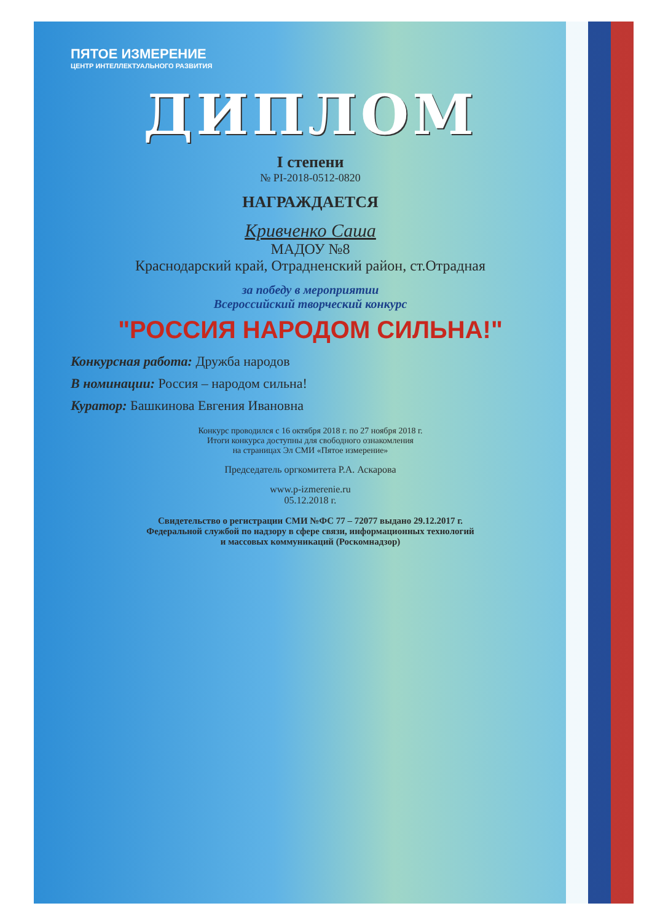ПЯТОЕ ИЗМЕРЕНИЕ
ЦЕНТР ИНТЕЛЛЕКТУАЛЬНОГО РАЗВИТИЯ
ДИПЛОМ
I степени
№ PI-2018-0512-0820
НАГРАЖДАЕТСЯ
Кривченко Саша
МАДОУ №8
Краснодарский край, Отрадненский район, ст.Отрадная
за победу в мероприятии
Всероссийский творческий конкурс
"РОССИЯ НАРОДОМ СИЛЬНА!"
Конкурсная работа: Дружба народов
В номинации: Россия – народом сильна!
Куратор: Башкинова Евгения Ивановна
Конкурс проводился с 16 октября 2018 г. по 27 ноября 2018 г.
Итоги конкурса доступны для свободного ознакомления
на страницах Эл СМИ «Пятое измерение»
Председатель оргкомитета Р.А. Аскарова
www.p-izmerenie.ru
05.12.2018 г.
Свидетельство о регистрации СМИ №ФС 77 – 72077 выдано 29.12.2017 г.
Федеральной службой по надзору в сфере связи, информационных технологий
и массовых коммуникаций (Роскомнадзор)